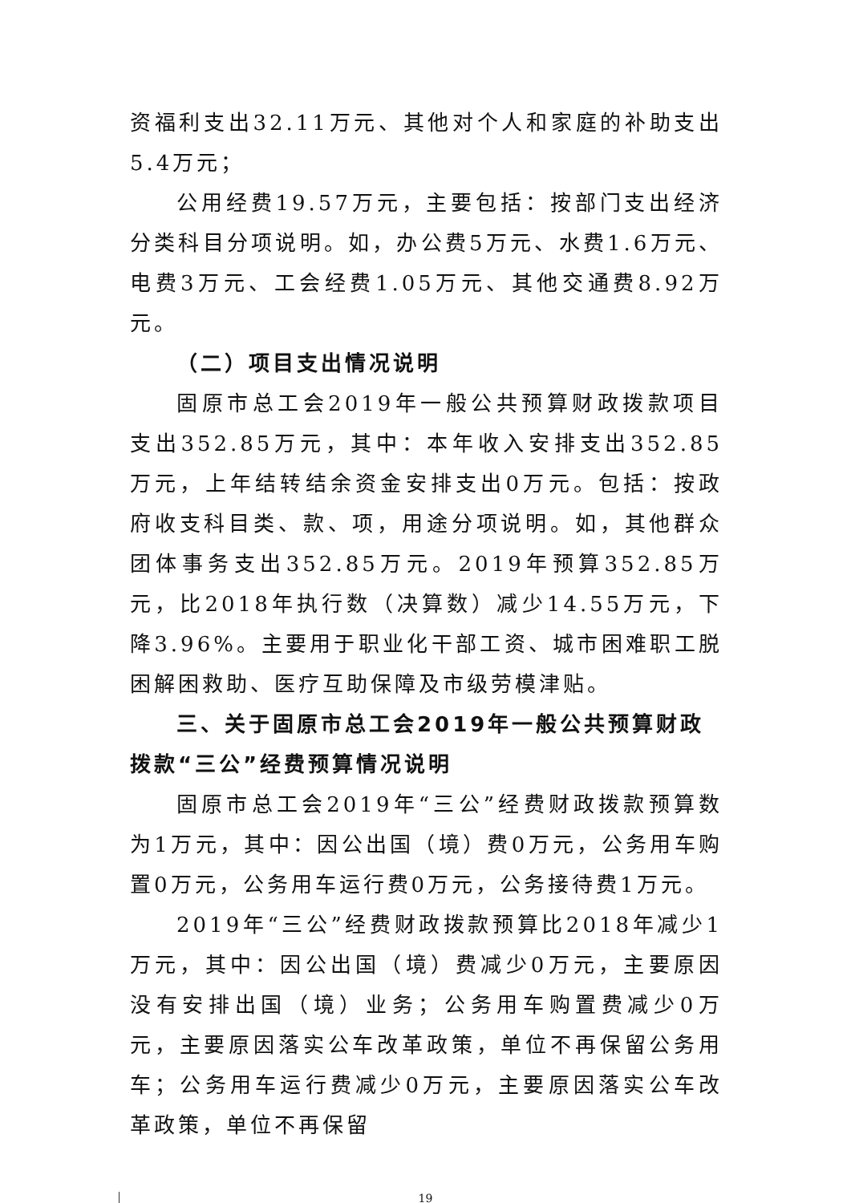资福利支出32.11万元、其他对个人和家庭的补助支出5.4万元；
公用经费19.57万元，主要包括：按部门支出经济分类科目分项说明。如，办公费5万元、水费1.6万元、电费3万元、工会经费1.05万元、其他交通费8.92万元。
（二）项目支出情况说明
固原市总工会2019年一般公共预算财政拨款项目支出352.85万元，其中：本年收入安排支出352.85万元，上年结转结余资金安排支出0万元。包括：按政府收支科目类、款、项，用途分项说明。如，其他群众团体事务支出352.85万元。2019年预算352.85万元，比2018年执行数（决算数）减少14.55万元，下降3.96%。主要用于职业化干部工资、城市困难职工脱困解困救助、医疗互助保障及市级劳模津贴。
三、关于固原市总工会2019年一般公共预算财政拨款“三公”经费预算情况说明
固原市总工会2019年“三公”经费财政拨款预算数为1万元，其中：因公出国（境）费0万元，公务用车购置0万元，公务用车运行费0万元，公务接待费1万元。
2019年“三公”经费财政拨款预算比2018年减少1万元，其中：因公出国（境）费减少0万元，主要原因没有安排出国（境）业务；公务用车购置费减少0万元，主要原因落实公车改革政策，单位不再保留公务用车；公务用车运行费减少0万元，主要原因落实公车改革政策，单位不再保留
19